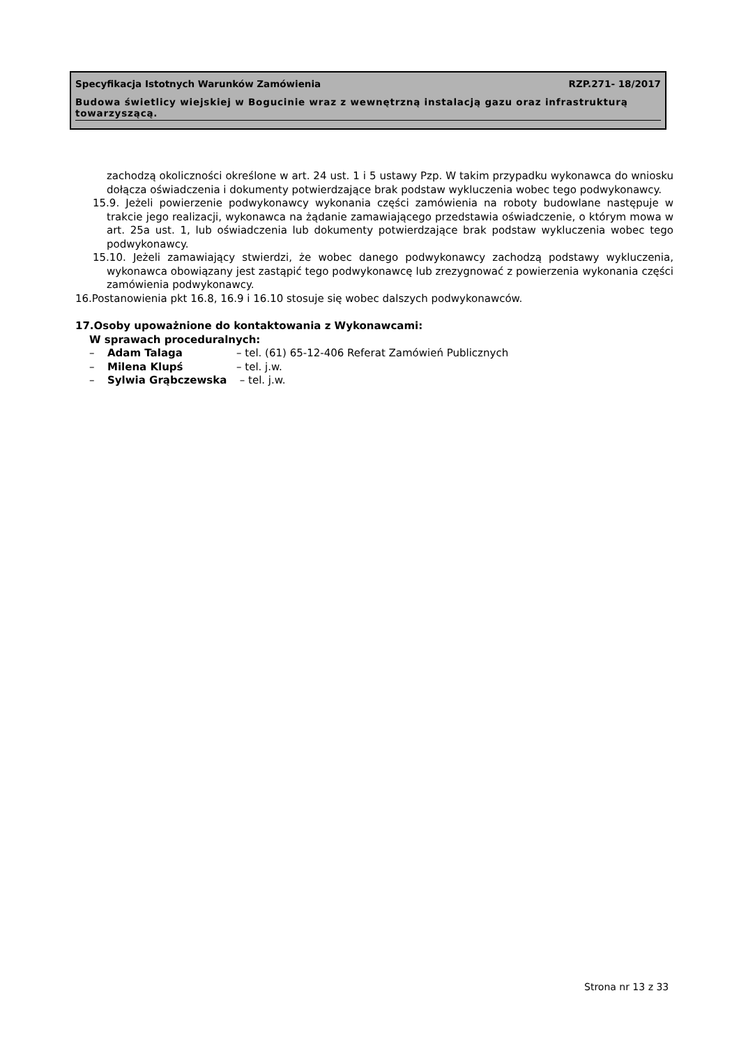Specyfikacja Istotnych Warunków Zamówienia RZP.271- 18/2017
Budowa świetlicy wiejskiej w Bogucinie wraz z wewnętrzną instalacją gazu oraz infrastrukturą towarzyszącą.
zachodzą okoliczności określone w art. 24 ust. 1 i 5 ustawy Pzp. W takim przypadku wykonawca do wniosku dołącza oświadczenia i dokumenty potwierdzające brak podstaw wykluczenia wobec tego podwykonawcy.
15.9. Jeżeli powierzenie podwykonawcy wykonania części zamówienia na roboty budowlane następuje w trakcie jego realizacji, wykonawca na żądanie zamawiającego przedstawia oświadczenie, o którym mowa w art. 25a ust. 1, lub oświadczenia lub dokumenty potwierdzające brak podstaw wykluczenia wobec tego podwykonawcy.
15.10. Jeżeli zamawiający stwierdzi, że wobec danego podwykonawcy zachodzą podstawy wykluczenia, wykonawca obowiązany jest zastąpić tego podwykonawcę lub zrezygnować z powierzenia wykonania części zamówienia podwykonawcy.
16.Postanowienia pkt 16.8, 16.9 i 16.10 stosuje się wobec dalszych podwykonawców.
17.Osoby upoważnione do kontaktowania z Wykonawcami:
W sprawach proceduralnych:
| – | Adam Talaga | – tel. (61) 65-12-406 Referat Zamówień Publicznych |
| – | Milena Klupś | – tel. j.w. |
| – | Sylwia Grąbczewska | – tel. j.w. |
Strona nr 13 z 33